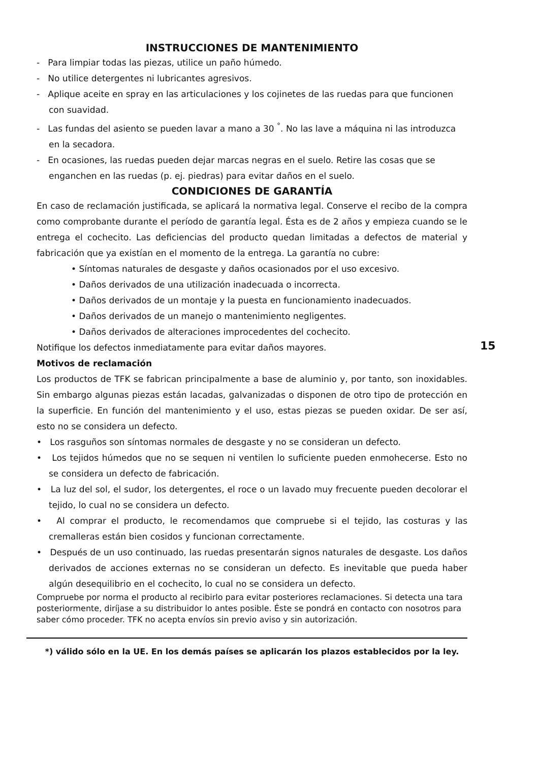INSTRUCCIONES DE MANTENIMIENTO
- Para limpiar todas las piezas, utilice un paño húmedo.
- No utilice detergentes ni lubricantes agresivos.
- Aplique aceite en spray en las articulaciones y los cojinetes de las ruedas para que funcionen con suavidad.
- Las fundas del asiento se pueden lavar a mano a 30 <sup>°</sup>. No las lave a máquina ni las introduzca en la secadora.
- En ocasiones, las ruedas pueden dejar marcas negras en el suelo. Retire las cosas que se enganchen en las ruedas (p. ej. piedras) para evitar daños en el suelo.
CONDICIONES DE GARANTÍA
En caso de reclamación justificada, se aplicará la normativa legal. Conserve el recibo de la compra como comprobante durante el período de garantía legal. Ésta es de 2 años y empieza cuando se le entrega el cochecito. Las deficiencias del producto quedan limitadas a defectos de material y fabricación que ya existían en el momento de la entrega. La garantía no cubre:
• Síntomas naturales de desgaste y daños ocasionados por el uso excesivo.
• Daños derivados de una utilización inadecuada o incorrecta.
• Daños derivados de un montaje y la puesta en funcionamiento inadecuados.
• Daños derivados de un manejo o mantenimiento negligentes.
• Daños derivados de alteraciones improcedentes del cochecito.
Notifique los defectos inmediatamente para evitar daños mayores.
Motivos de reclamación
Los productos de TFK se fabrican principalmente a base de aluminio y, por tanto, son inoxidables. Sin embargo algunas piezas están lacadas, galvanizadas o disponen de otro tipo de protección en la superficie. En función del mantenimiento y el uso, estas piezas se pueden oxidar. De ser así, esto no se considera un defecto.
• Los rasguños son síntomas normales de desgaste y no se consideran un defecto.
• Los tejidos húmedos que no se sequen ni ventilen lo suficiente pueden enmohecerse. Esto no se considera un defecto de fabricación.
• La luz del sol, el sudor, los detergentes, el roce o un lavado muy frecuente pueden decolorar el tejido, lo cual no se considera un defecto.
• Al comprar el producto, le recomendamos que compruebe si el tejido, las costuras y las cremalleras están bien cosidos y funcionan correctamente.
• Después de un uso continuado, las ruedas presentarán signos naturales de desgaste. Los daños derivados de acciones externas no se consideran un defecto. Es inevitable que pueda haber algún desequilibrio en el cochecito, lo cual no se considera un defecto.
Compruebe por norma el producto al recibirlo para evitar posteriores reclamaciones. Si detecta una tara posteriormente, diríjase a su distribuidor lo antes posible. Éste se pondrá en contacto con nosotros para saber cómo proceder. TFK no acepta envíos sin previo aviso y sin autorización.
*) válido sólo en la UE. En los demás países se aplicarán los plazos establecidos por la ley.
15